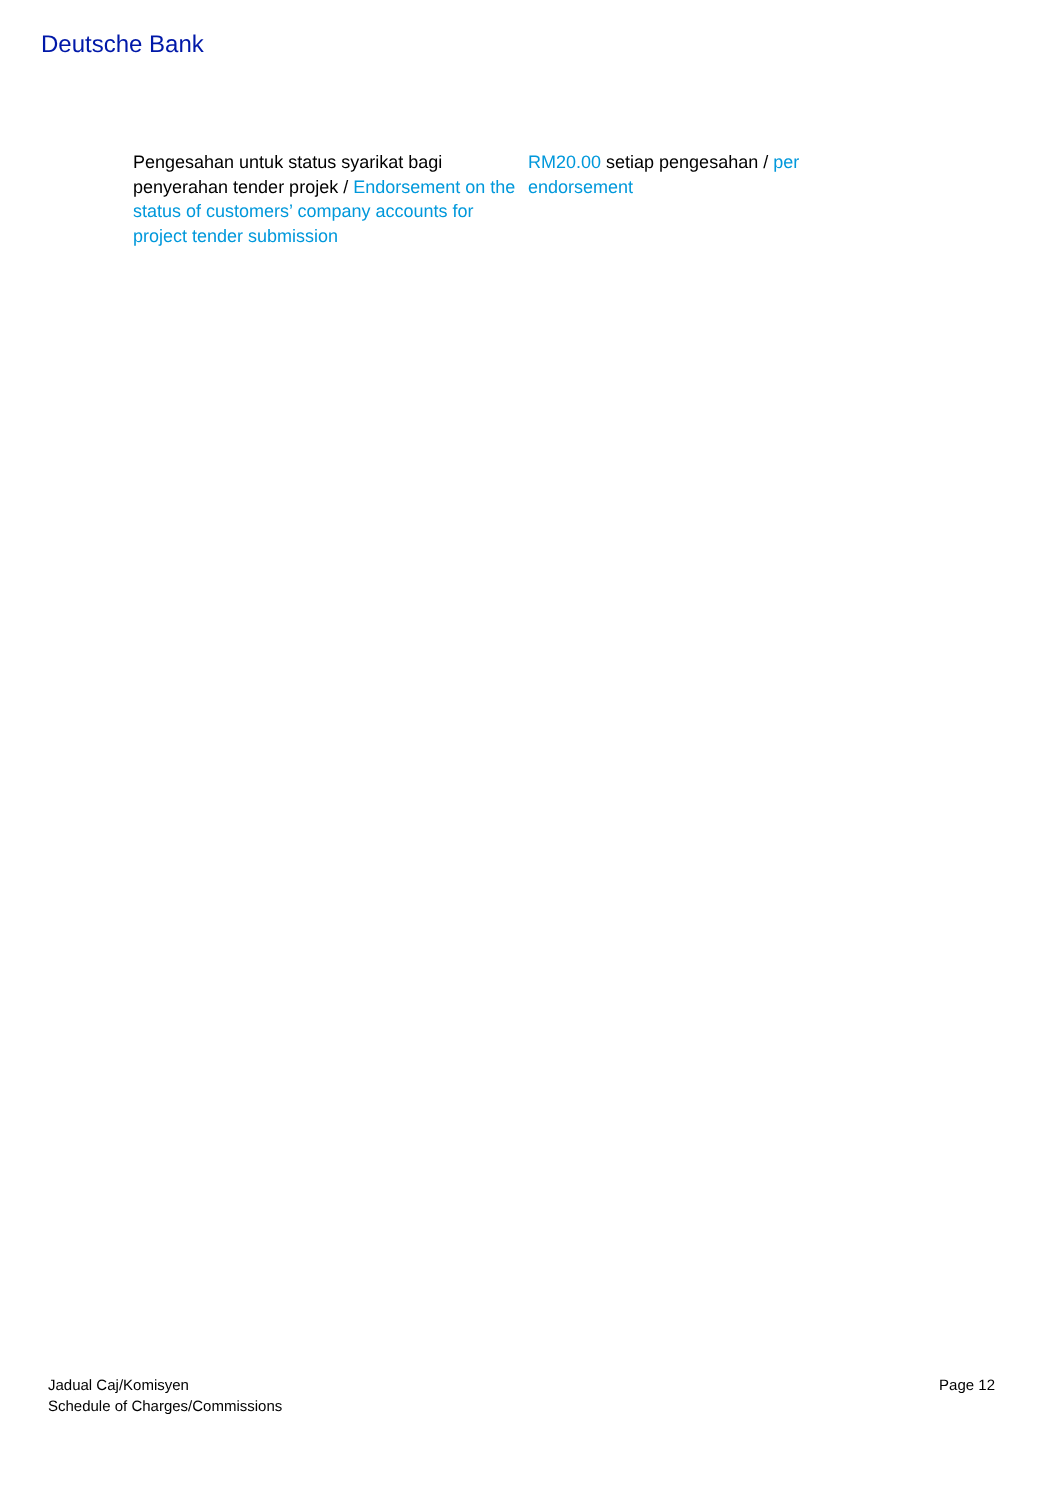Deutsche Bank
| Pengesahan untuk status syarikat bagi penyerahan tender projek / Endorsement on the status of customers’ company accounts for project tender submission | RM20.00 setiap pengesahan / per endorsement |
Jadual Caj/Komisyen
Schedule of Charges/Commissions
Page 12